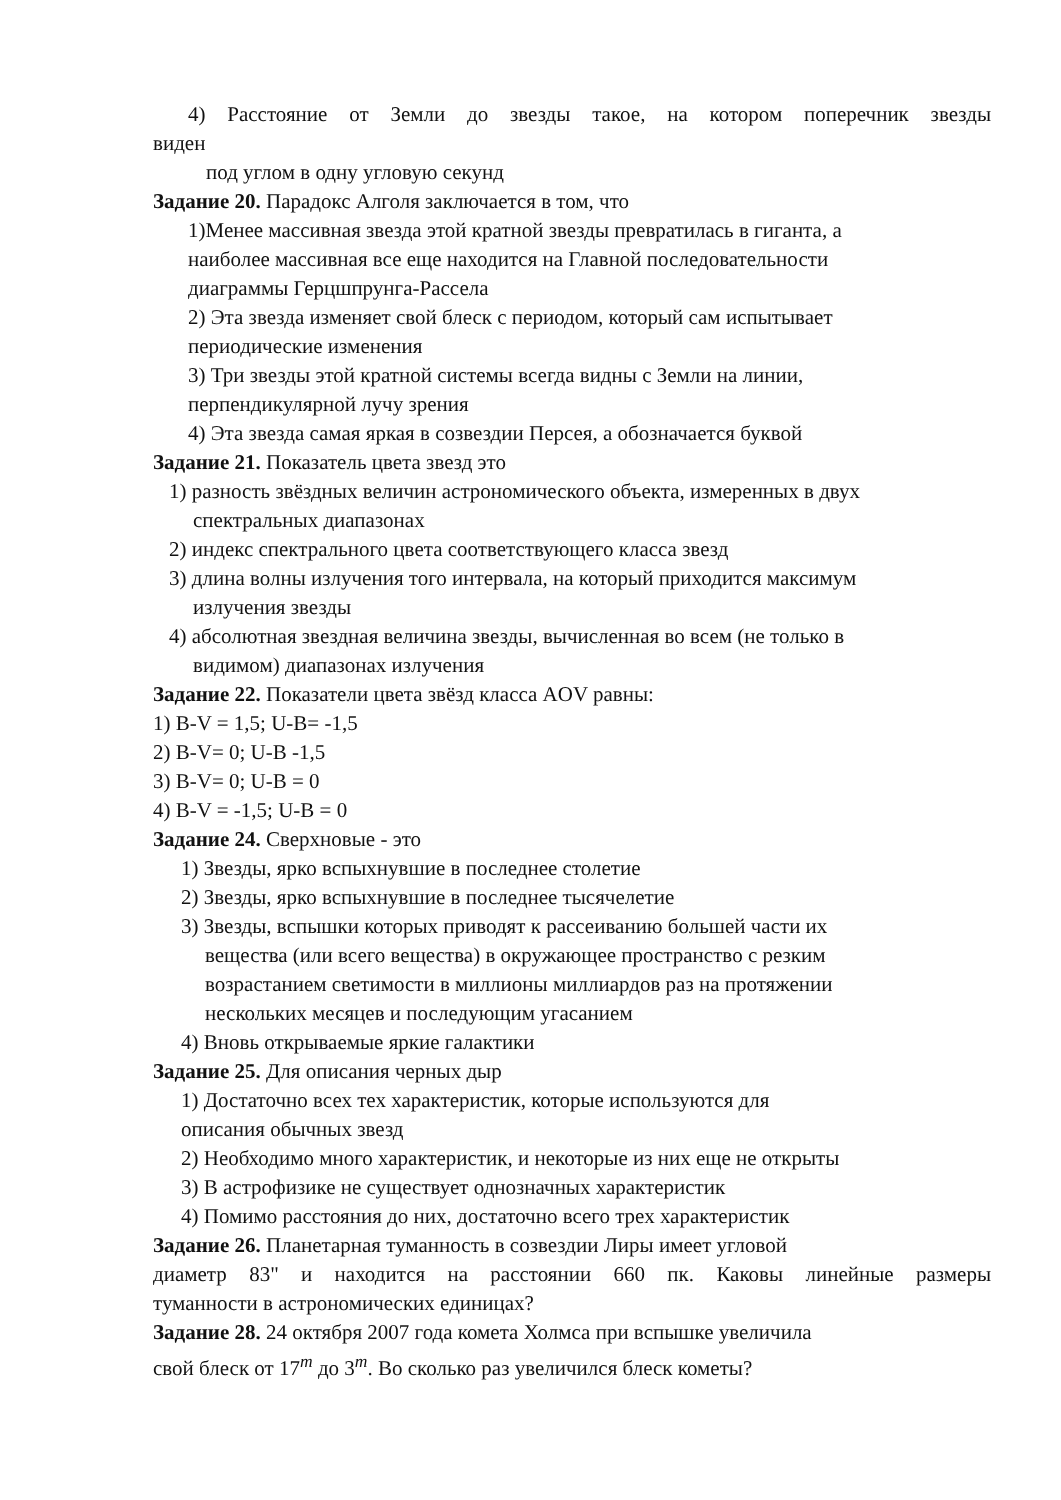4) Расстояние от Земли до звезды такое, на котором поперечник звезды
виден
под углом в одну угловую секунд
Задание 20. Парадокс Алголя заключается в том, что
1)Менее массивная звезда этой кратной звезды превратилась в гиганта, а
наиболее массивная все еще находится на Главной последовательности
диаграммы Герцшпрунга-Рассела
2) Эта звезда изменяет свой блеск с периодом, который сам испытывает
периодические изменения
3) Три звезды этой кратной системы всегда видны с Земли на линии,
перпендикулярной лучу зрения
4) Эта звезда самая яркая в созвездии Персея, а обозначается буквой
Задание 21. Показатель цвета звезд это
1) разность звёздных величин астрономического объекта, измеренных в двух
спектральных диапазонах
2) индекс спектрального цвета соответствующего класса звезд
3) длина волны излучения того интервала, на который приходится максимум
излучения звезды
4) абсолютная звездная величина звезды, вычисленная во всем (не только в
видимом) диапазонах излучения
Задание 22. Показатели цвета звёзд класса AOV равны:
1) B-V = 1,5; U-B= -1,5
2) B-V= 0; U-B -1,5
3) B-V= 0; U-B = 0
4) B-V = -1,5; U-B = 0
Задание 24. Сверхновые - это
1) Звезды, ярко вспыхнувшие в последнее столетие
2) Звезды, ярко вспыхнувшие в последнее тысячелетие
3) Звезды, вспышки которых приводят к рассеиванию большей части их
вещества (или всего вещества) в окружающее пространство с резким
возрастанием светимости в миллионы миллиардов раз на протяжении
нескольких месяцев и последующим угасанием
4) Вновь открываемые яркие галактики
Задание 25. Для описания черных дыр
1) Достаточно всех тех характеристик, которые используются для
описания обычных звезд
2) Необходимо много характеристик, и некоторые из них еще не открыты
3) В астрофизике не существует однозначных характеристик
4) Помимо расстояния до них, достаточно всего трех характеристик
Задание 26. Планетарная туманность в созвездии Лиры имеет угловой
диаметр 83" и находится на расстоянии 660 пк. Каковы линейные размеры
туманности в астрономических единицах?
Задание 28. 24 октября 2007 года комета Холмса при вспышке увеличила
свой блеск от 17<sup>m</sup> до 3<sup>m</sup>. Во сколько раз увеличился блеск кометы?